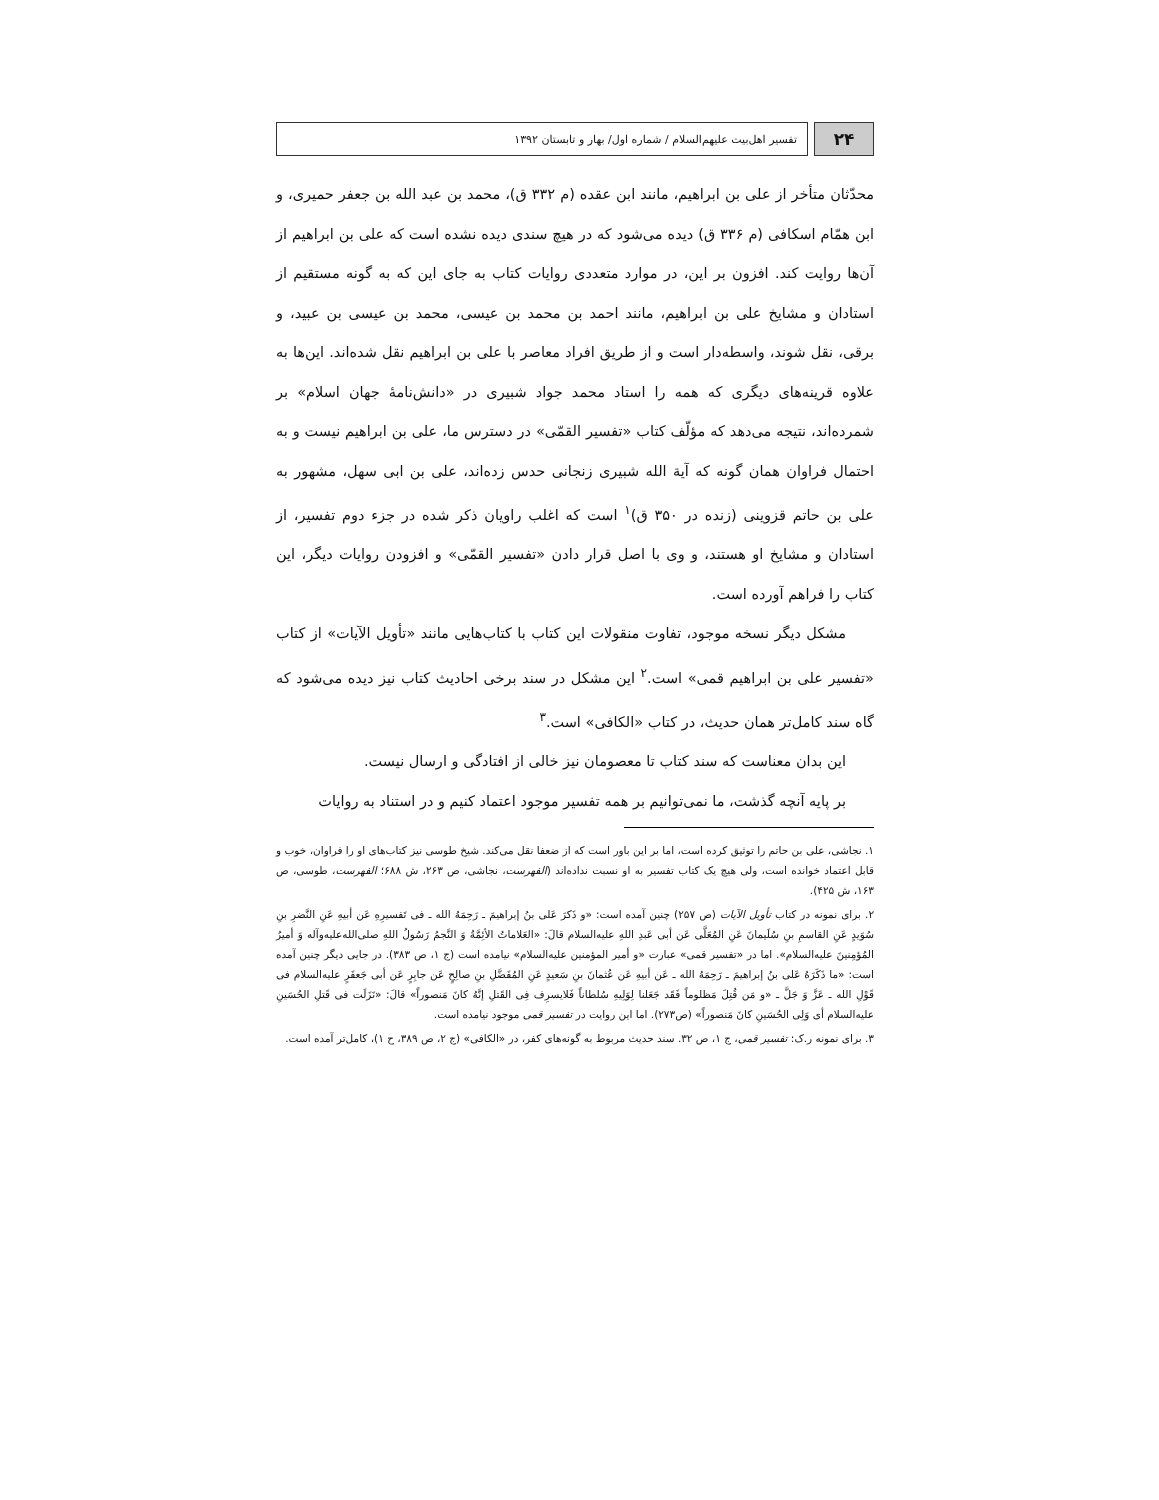۲۴
تفسیر اهل‌بیت علیهم‌السلام / شماره اول/ بهار و تابستان ۱۳۹۲
محدّثان متأخر از علی بن ابراهیم، مانند ابن عقده (م ۳۳۲ ق)، محمد بن عبد الله بن جعفر حمیری، و ابن همّام اسکافی (م ۳۳۶ ق) دیده می‌شود که در هیچ سندی دیده نشده است که علی بن ابراهیم از آن‌ها روایت کند. افزون بر این، در موارد متعددی روایات کتاب به جای این که به گونه مستقیم از استادان و مشایخ علی بن ابراهیم، مانند احمد بن محمد بن عیسی، محمد بن عیسی بن عبید، و برقی، نقل شوند، واسطه‌دار است و از طریق افراد معاصر با علی بن ابراهیم نقل شده‌اند. این‌ها به علاوه قرینه‌های دیگری که همه را استاد محمد جواد شبیری در «دانش‌نامهٔ جهان اسلام» بر شمرده‌اند، نتیجه می‌دهد که مؤلّف کتاب «تفسیر القمّی» در دسترس ما، علی بن ابراهیم نیست و به احتمال فراوان همان گونه که آیة الله شبیری زنجانی حدس زده‌اند، علی بن ابی سهل، مشهور به علی بن حاتم قزوینی (زنده در ۳۵۰ ق)<sup>۱</sup> است که اغلب راویان ذکر شده در جزء دوم تفسیر، از استادان و مشایخ او هستند، و وی با اصل قرار دادن «تفسیر القمّی» و افزودن روایات دیگر، این کتاب را فراهم آورده است.
مشکل دیگر نسخه موجود، تفاوت منقولات این کتاب با کتاب‌هایی مانند «تأویل الآیات» از کتاب «تفسیر علی بن ابراهیم قمی» است.<sup>۲</sup> این مشکل در سند برخی احادیث کتاب نیز دیده می‌شود که گاه سند کامل‌تر همان حدیث، در کتاب «الکافی» است.<sup>۳</sup>
این بدان معناست که سند کتاب تا معصومان نیز خالی از افتادگی و ارسال نیست.
بر پایه آنچه گذشت، ما نمی‌توانیم بر همه تفسیر موجود اعتماد کنیم و در استناد به روایات
۱. نجاشی، علی بن حاتم را توثیق کرده است، اما بر این باور است که از ضعفا نقل می‌کند. شیخ طوسی نیز کتاب‌های او را فراوان، خوب و قابل اعتماد خوانده است، ولی هیچ یک کتاب تفسیر به او نسبت نداده‌اند (الفهرست، نجاشی، ص ۲۶۳، ش ۶۸۸؛ الفهرست، طوسی، ص ۱۶۳، ش ۴۲۵).
۲. برای نمونه در کتاب تأویل الآیات (ص ۲۵۷) چنین آمده است: «و ذَکرَ عَلی بنُ إبراهیمَ ـ رَحِمَهُ الله ـ فی تَفسیرِهِ عَن أبیهِ عَنِ النَّضرِ بنِ سُوَیدٍ عَنِ القاسمِ بنِ سُلَیمانَ عَنِ المُعَلَّی عَن أبی عَبدِ اللهِ علیه‌السلام قالَ: «العَلاماتُ الأئِمَّةُ وَ النَّجمُ رَسُولُ اللهِ صلی‌الله‌علیه‌وآله وَ أمیرُ المُؤمِنینَ علیه‌السلام». اما در «تفسیر قمی» عبارت «و أمیر المؤمنین علیه‌السلام» نیامده است (ج ۱، ص ۳۸۳). در جایی دیگر چنین آمده است: «ما ذَکَرَهُ عَلی بنُ إبراهیمَ ـ رَحِمَهُ الله ـ عَن أبیهِ عَن عُثمانَ بنِ سَعیدٍ عَنِ المُفَضَّلِ بنِ صالِحٍ عَن جابِرٍ عَن أبی جَعفَرٍ علیه‌السلام فی قَوْلِ الله ـ عَزَّ وَ جَلَّ ـ «و مَن قُتِلَ مَظلوماً فَقَد جَعَلنا لِوَلِیهِ سُلطاناً فَلایسرِف فِی القَتلِ إنَّهُ کانَ مَنصوراً» قالَ: «نَزَلَت فی قَتلِ الحُسَینِ علیه‌السلام أی وَلِی الحُسَینِ کانَ مَنصوراً» (ص۲۷۳). اما این روایت در تفسیر قمی موجود نیامده است.
۳. برای نمونه ر.ک: تفسیر قمی، ج ۱، ص ۳۲. سند حدیث مربوط به گونه‌های کفر، در «الکافی» (ج ۲، ص ۳۸۹، ح ۱)، کامل‌تر آمده است.